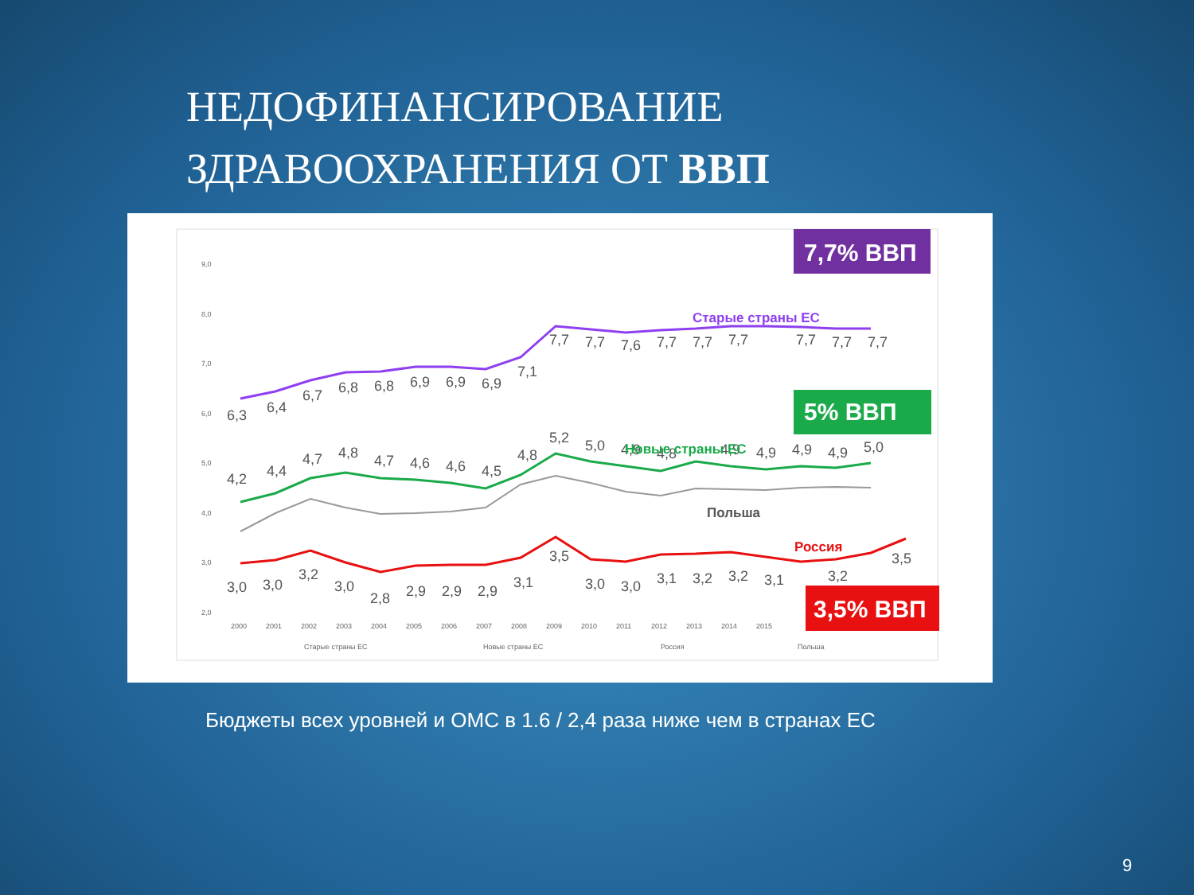НЕДОФИНАНСИРОВАНИЕ
ЗДРАВООХРАНЕНИЯ ОТ ВВП
9,0
8,0
7,0
6,0
5,0
4,0
3,0
2,0
2000
2001
2002
2003
2004
2005
2006
2007
2008
2009
2010
2011
2012
2013
2014
2015
6,3
6,4
6,7
6,8
6,8
6,9
6,9
6,9
7,1
7,7
7,7
7,6
7,7
7,7
7,7
7,7
7,7
7,7
4,2
4,4
4,7
4,8
4,7
4,6
4,6
4,5
4,8
5,2
5,0
4,9
4,8
4,9
4,9
4,9
4,9
5,0
3,0
3,0
3,2
3,0
2,8
2,9
2,9
2,9
3,1
3,5
3,0
3,0
3,1
3,2
3,2
3,1
3,2
3,5
Старые страны ЕС
Новые страны ЕС
Польша
Россия
7,7% ВВП
5% ВВП
3,5% ВВП
Старые страны ЕС
Новые страны ЕС
Россия
Польша
Бюджеты всех уровней и ОМС в 1.6 / 2,4 раза ниже чем в странах ЕС
9